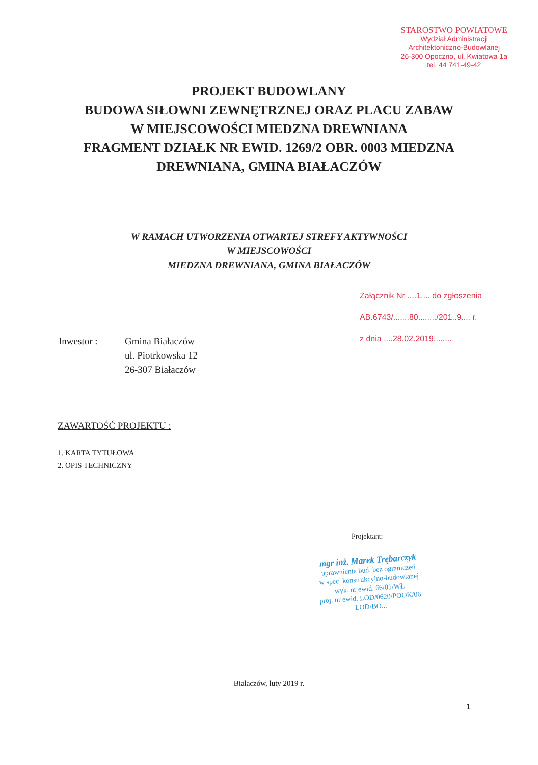STAROSTWO POWIATOWE
Wydział Administracji
Architektoniczno-Budowlanej
26-300 Opoczno, ul. Kwiatowa 1a
tel. 44 741-49-42
PROJEKT BUDOWLANY
BUDOWA SIŁOWNI ZEWNĘTRZNEJ ORAZ PLACU ZABAW
W MIEJSCOWOŚCI MIEDZNA DREWNIANA
FRAGMENT DZIAŁK NR EWID. 1269/2 OBR. 0003 MIEDZNA
DREWNIANA, GMINA BIAŁACZÓW
W RAMACH UTWORZENIA OTWARTEJ STREFY AKTYWNOŚCI
W MIEJSCOWOŚCI
MIEDZNA DREWNIANA, GMINA BIAŁACZÓW
Załącznik Nr ....1.... do zgłoszenia
AB.6743/.......80......../201..9.... r.
z dnia ....28.02.2019........
Inwestor : Gmina Białaczów
ul. Piotrkowska 12
26-307 Białaczów
ZAWARTOŚĆ PROJEKTU :
1. KARTA TYTUŁOWA
2. OPIS TECHNICZNY
Projektant:
mgr inż. Marek Trębarczyk
uprawnienia bud. bez ograniczeń
w spec. konstrukcyjno-budowlanej
wyk. nr ewid. 66/01/WŁ
proj. nr ewid. LOD/0620/POOK/06
ŁOD/BO...
Białaczów, luty 2019 r.
1